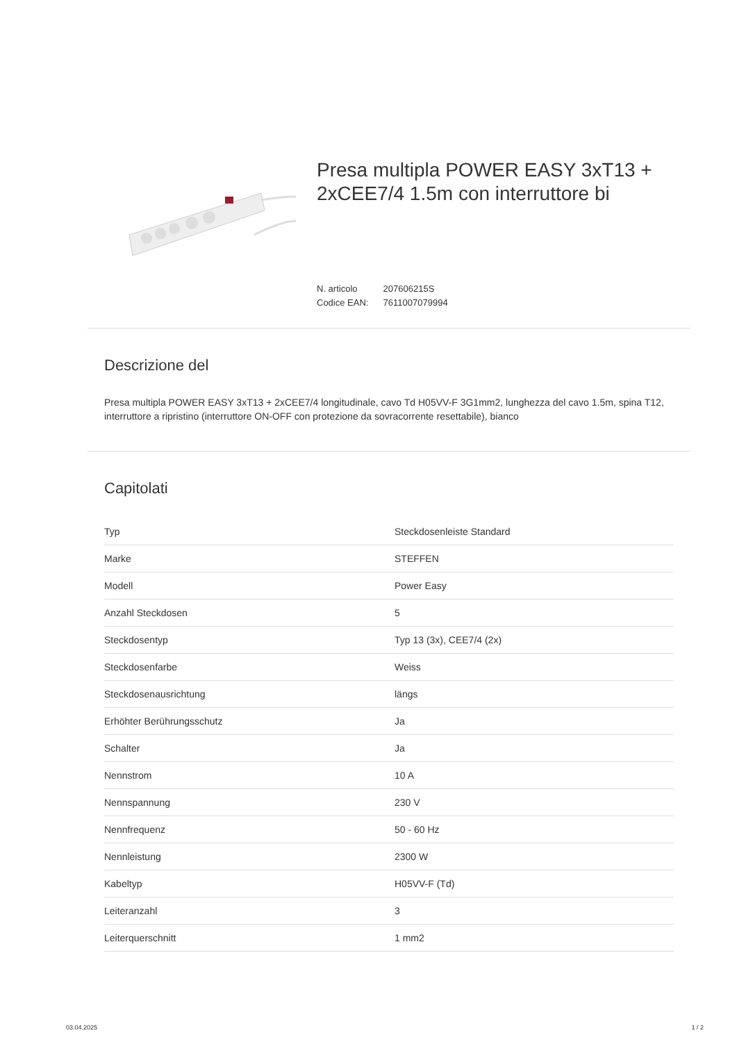Presa multipla POWER EASY 3xT13 + 2xCEE7/4 1.5m con interruttore bi
N. articolo 207606215S
Codice EAN: 7611007079994
Descrizione del
Presa multipla POWER EASY 3xT13 + 2xCEE7/4 longitudinale, cavo Td H05VV-F 3G1mm2, lunghezza del cavo 1.5m, spina T12, interruttore a ripristino (interruttore ON-OFF con protezione da sovracorrente resettabile), bianco
Capitolati
| Typ | Steckdosenleiste Standard |
| Marke | STEFFEN |
| Modell | Power Easy |
| Anzahl Steckdosen | 5 |
| Steckdosentyp | Typ 13 (3x), CEE7/4 (2x) |
| Steckdosenfarbe | Weiss |
| Steckdosenausrichtung | längs |
| Erhöhter Berührungsschutz | Ja |
| Schalter | Ja |
| Nennstrom | 10 A |
| Nennspannung | 230 V |
| Nennfrequenz | 50 - 60 Hz |
| Nennleistung | 2300 W |
| Kabeltyp | H05VV-F (Td) |
| Leiteranzahl | 3 |
| Leiterquerschnitt | 1 mm2 |
03.04.2025 1 / 2